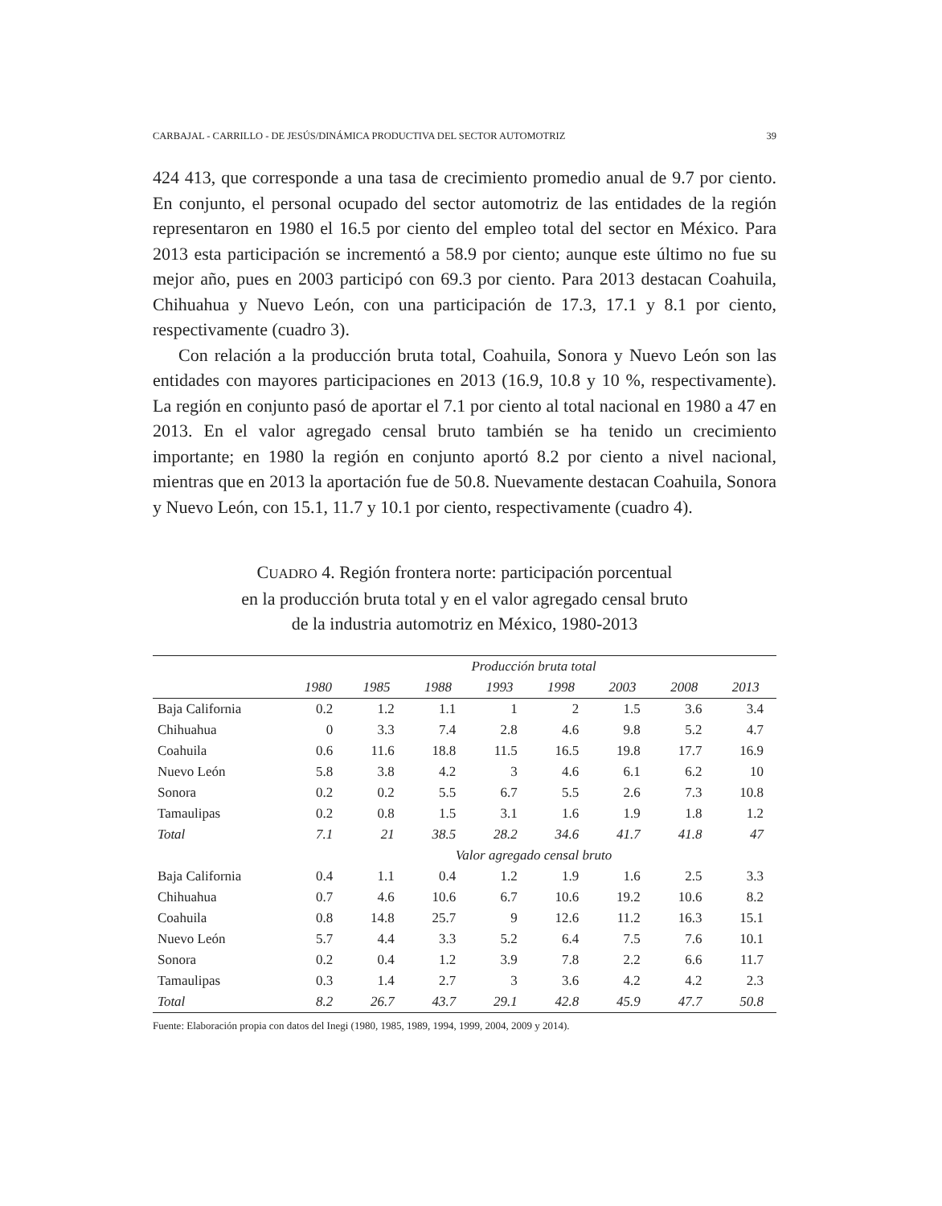CARBAJAL - CARRILLO - DE JESÚS/DINÁMICA PRODUCTIVA DEL SECTOR AUTOMOTRIZ 39
424 413, que corresponde a una tasa de crecimiento promedio anual de 9.7 por ciento. En conjunto, el personal ocupado del sector automotriz de las entidades de la región representaron en 1980 el 16.5 por ciento del empleo total del sector en México. Para 2013 esta participación se incrementó a 58.9 por ciento; aunque este último no fue su mejor año, pues en 2003 participó con 69.3 por ciento. Para 2013 destacan Coahuila, Chihuahua y Nuevo León, con una participación de 17.3, 17.1 y 8.1 por ciento, respectivamente (cuadro 3).
Con relación a la producción bruta total, Coahuila, Sonora y Nuevo León son las entidades con mayores participaciones en 2013 (16.9, 10.8 y 10 %, respectivamente). La región en conjunto pasó de aportar el 7.1 por ciento al total nacional en 1980 a 47 en 2013. En el valor agregado censal bruto también se ha tenido un crecimiento importante; en 1980 la región en conjunto aportó 8.2 por ciento a nivel nacional, mientras que en 2013 la aportación fue de 50.8. Nuevamente destacan Coahuila, Sonora y Nuevo León, con 15.1, 11.7 y 10.1 por ciento, respectivamente (cuadro 4).
CUADRO 4. Región frontera norte: participación porcentual
en la producción bruta total y en el valor agregado censal bruto
de la industria automotriz en México, 1980-2013
| | Producción bruta total | | | | | | | |
| --- | --- | --- | --- | --- | --- | --- | --- | --- |
| | 1980 | 1985 | 1988 | 1993 | 1998 | 2003 | 2008 | 2013 |
| Baja California | 0.2 | 1.2 | 1.1 | 1 | 2 | 1.5 | 3.6 | 3.4 |
| Chihuahua | 0 | 3.3 | 7.4 | 2.8 | 4.6 | 9.8 | 5.2 | 4.7 |
| Coahuila | 0.6 | 11.6 | 18.8 | 11.5 | 16.5 | 19.8 | 17.7 | 16.9 |
| Nuevo León | 5.8 | 3.8 | 4.2 | 3 | 4.6 | 6.1 | 6.2 | 10 |
| Sonora | 0.2 | 0.2 | 5.5 | 6.7 | 5.5 | 2.6 | 7.3 | 10.8 |
| Tamaulipas | 0.2 | 0.8 | 1.5 | 3.1 | 1.6 | 1.9 | 1.8 | 1.2 |
| Total | 7.1 | 21 | 38.5 | 28.2 | 34.6 | 41.7 | 41.8 | 47 |
| | Valor agregado censal bruto | | | | | | | |
| Baja California | 0.4 | 1.1 | 0.4 | 1.2 | 1.9 | 1.6 | 2.5 | 3.3 |
| Chihuahua | 0.7 | 4.6 | 10.6 | 6.7 | 10.6 | 19.2 | 10.6 | 8.2 |
| Coahuila | 0.8 | 14.8 | 25.7 | 9 | 12.6 | 11.2 | 16.3 | 15.1 |
| Nuevo León | 5.7 | 4.4 | 3.3 | 5.2 | 6.4 | 7.5 | 7.6 | 10.1 |
| Sonora | 0.2 | 0.4 | 1.2 | 3.9 | 7.8 | 2.2 | 6.6 | 11.7 |
| Tamaulipas | 0.3 | 1.4 | 2.7 | 3 | 3.6 | 4.2 | 4.2 | 2.3 |
| Total | 8.2 | 26.7 | 43.7 | 29.1 | 42.8 | 45.9 | 47.7 | 50.8 |
Fuente: Elaboración propia con datos del Inegi (1980, 1985, 1989, 1994, 1999, 2004, 2009 y 2014).